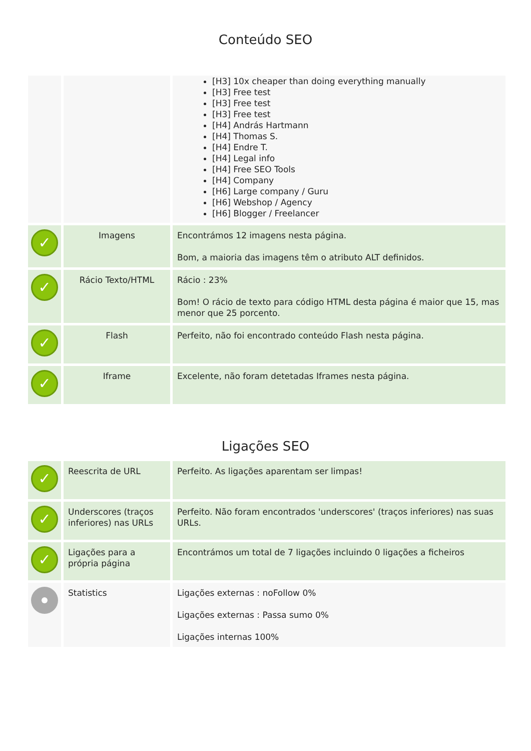Conteúdo SEO
| | | [H3] 10x cheaper than doing everything manually [H3] Free test [H3] Free test [H3] Free test [H4] András Hartmann [H4] Thomas S. [H4] Endre T. [H4] Legal info [H4] Free SEO Tools [H4] Company [H6] Large company / Guru [H6] Webshop / Agency [H6] Blogger / Freelancer |
| ✓ | Imagens | Encontrámos 12 imagens nesta página. Bom, a maioria das imagens têm o atributo ALT definidos. |
| ✓ | Rácio Texto/HTML | Rácio : 23% Bom! O rácio de texto para código HTML desta página é maior que 15, mas menor que 25 porcento. |
| ✓ | Flash | Perfeito, não foi encontrado conteúdo Flash nesta página. |
| ✓ | Iframe | Excelente, não foram detetadas Iframes nesta página. |
Ligações SEO
| ✓ | Reescrita de URL | Perfeito. As ligações aparentam ser limpas! |
| ✓ | Underscores (traços inferiores) nas URLs | Perfeito. Não foram encontrados 'underscores' (traços inferiores) nas suas URLs. |
| ✓ | Ligações para a própria página | Encontrámos um total de 7 ligações incluindo 0 ligações a ficheiros |
| | Statistics | Ligações externas : noFollow 0% Ligações externas : Passa sumo 0% Ligações internas 100% |